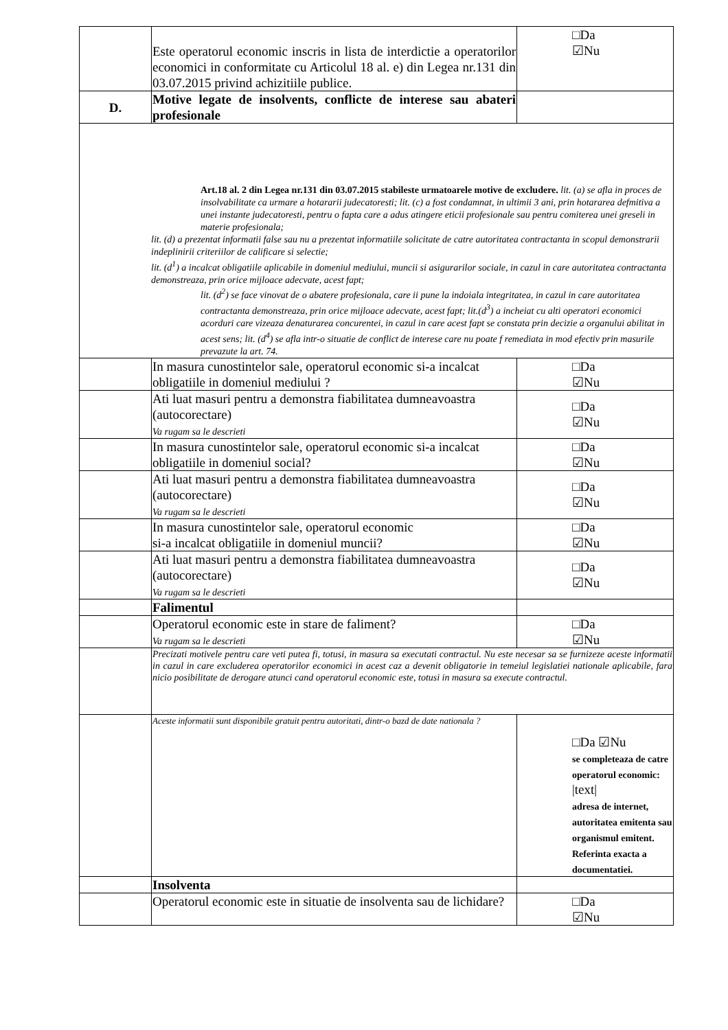| | Este operatorul economic inscris in lista de interdictie a operatorilor economici in conformitate cu Articolul 18 al. e) din Legea nr.131 din 03.07.2015 privind achizitiile publice. | □Da ☑Nu |
| D. | Motive legate de insolvents, conflicte de interese sau abateri profesionale | |
| Art.18 al. 2 din Legea nr.131 din 03.07.2015 stabileste urmatoarele motive de excludere. lit. (a) se afla in proces de insolvabilitate ca urmare a hotararii judecatoresti; lit. (c) a fost condamnat, in ultimii 3 ani, prin hotararea defmitiva a unei instante judecatoresti, pentru o fapta care a adus atingere eticii profesionale sau pentru comiterea unei greseli in materie profesionala; lit. (d) a prezentat informatii false sau nu a prezentat informatiile solicitate de catre autoritatea contractanta in scopul demonstrarii indeplinirii criteriilor de calificare si selectie; lit. (d<sup>1</sup>) a incalcat obligatiile aplicabile in domeniul mediului, muncii si asigurarilor sociale, in cazul in care autoritatea contractanta demonstreaza, prin orice mijloace adecvate, acest fapt; lit. (d<sup>2</sup>) se face vinovat de o abatere profesionala, care ii pune la indoiala integritatea, in cazul in care autoritatea contractanta demonstreaza, prin orice mijloace adecvate, acest fapt; lit.(d<sup>3</sup>) a incheiat cu alti operatori economici acorduri care vizeaza denaturarea concurentei, in cazul in care acest fapt se constata prin decizie a organului abilitat in acest sens; lit. (d<sup>4</sup>) se afla intr-o situatie de conflict de interese care nu poate f remediata in mod efectiv prin masurile prevazute la art. 74. | | |
| | In masura cunostintelor sale, operatorul economic si-a incalcat obligatiile in domeniul mediului ? | □Da ☑Nu |
| | Ati luat masuri pentru a demonstra fiabilitatea dumneavoastra (autocorectare) Va rugam sa le descrieti | □Da ☑Nu |
| | In masura cunostintelor sale, operatorul economic si-a incalcat obligatiile in domeniul social? | □Da ☑Nu |
| | Ati luat masuri pentru a demonstra fiabilitatea dumneavoastra (autocorectare) Va rugam sa le descrieti | □Da ☑Nu |
| | In masura cunostintelor sale, operatorul economic si-a incalcat obligatiile in domeniul muncii? | □Da ☑Nu |
| | Ati luat masuri pentru a demonstra fiabilitatea dumneavoastra (autocorectare) Va rugam sa le descrieti | □Da ☑Nu |
| | Falimentul | |
| | Operatorul economic este in stare de faliment? Va rugam sa le descrieti | □Da ☑Nu |
| | Precizati motivele pentru care veti putea fi, totusi, in masura sa executati contractul. Nu este necesar sa se furnizeze aceste informatii in cazul in care excluderea operatorilor economici in acest caz a devenit obligatorie in temeiul legislatiei nationale aplicabile, fara nicio posibilitate de derogare atunci cand operatorul economic este, totusi in masura sa execute contractul. | |
| | Aceste informatii sunt disponibile gratuit pentru autoritati, dintr-o bazd de date nationala ? | □Da ☑Nu se completeaza de catre operatorul economic: /text/ adresa de internet, autoritatea emitenta sau organismul emitent. Referinta exacta a documentatiei. |
| | Insolventa | |
| | Operatorul economic este in situatie de insolventa sau de lichidare? | □Da ☑Nu |